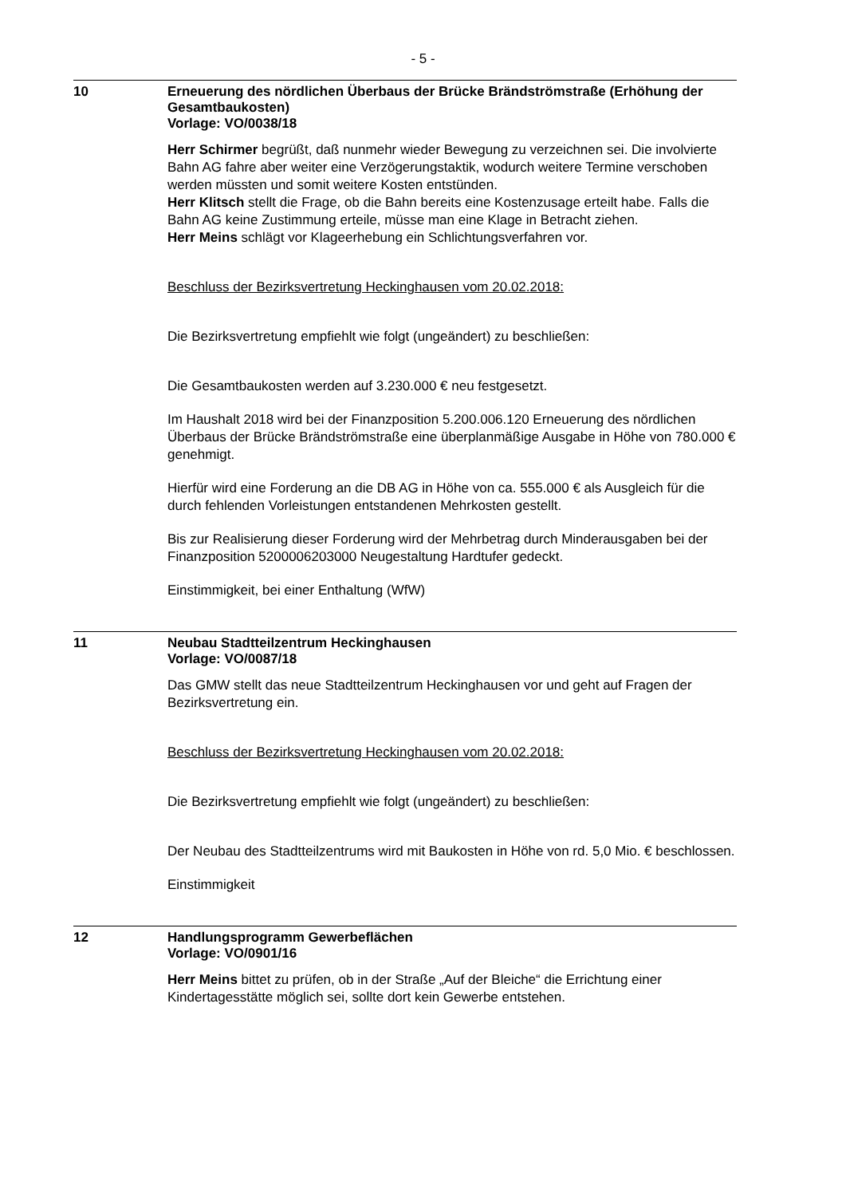- 5 -
10
Erneuerung des nördlichen Überbaus der Brücke Brändströmstraße (Erhöhung der Gesamtbaukosten)
Vorlage: VO/0038/18
Herr Schirmer begrüßt, daß nunmehr wieder Bewegung zu verzeichnen sei. Die involvierte Bahn AG fahre aber weiter eine Verzögerungstaktik, wodurch weitere Termine verschoben werden müssten und somit weitere Kosten entstünden.
Herr Klitsch stellt die Frage, ob die Bahn bereits eine Kostenzusage erteilt habe. Falls die Bahn AG keine Zustimmung erteile, müsse man eine Klage in Betracht ziehen.
Herr Meins schlägt vor Klageerhebung ein Schlichtungsverfahren vor.
Beschluss der Bezirksvertretung Heckinghausen vom 20.02.2018:
Die Bezirksvertretung empfiehlt wie folgt (ungeändert) zu beschließen:
Die Gesamtbaukosten werden auf 3.230.000 € neu festgesetzt.
Im Haushalt 2018 wird bei der Finanzposition 5.200.006.120 Erneuerung des nördlichen Überbaus der Brücke Brändströmstraße eine überplanmäßige Ausgabe in Höhe von 780.000 € genehmigt.
Hierfür wird eine Forderung an die DB AG in Höhe von ca. 555.000 € als Ausgleich für die durch fehlenden Vorleistungen entstandenen Mehrkosten gestellt.
Bis zur Realisierung dieser Forderung wird der Mehrbetrag durch Minderausgaben bei der Finanzposition 5200006203000 Neugestaltung Hardtufer gedeckt.
Einstimmigkeit, bei einer Enthaltung (WfW)
11
Neubau Stadtteilzentrum Heckinghausen
Vorlage: VO/0087/18
Das GMW stellt das neue Stadtteilzentrum Heckinghausen vor und geht auf Fragen der Bezirksvertretung ein.
Beschluss der Bezirksvertretung Heckinghausen vom 20.02.2018:
Die Bezirksvertretung empfiehlt wie folgt (ungeändert) zu beschließen:
Der Neubau des Stadtteilzentrums wird mit Baukosten in Höhe von rd. 5,0 Mio. € beschlossen.
Einstimmigkeit
12
Handlungsprogramm Gewerbeflächen
Vorlage: VO/0901/16
Herr Meins bittet zu prüfen, ob in der Straße „Auf der Bleiche“ die Errichtung einer Kindertagesstätte möglich sei, sollte dort kein Gewerbe entstehen.